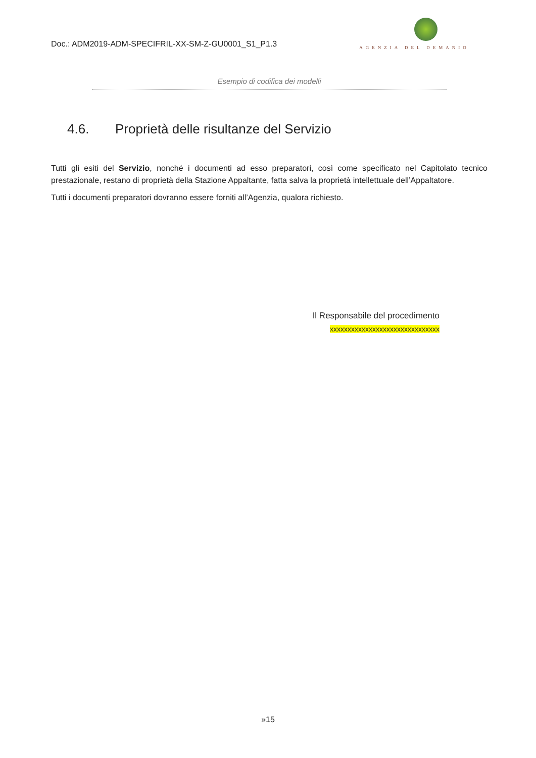Doc.: ADM2019-ADM-SPECIFRIL-XX-SM-Z-GU0001_S1_P1.3
AGENZIA DEL DEMANIO
Esempio di codifica dei modelli
4.6. Proprietà delle risultanze del Servizio
Tutti gli esiti del Servizio, nonché i documenti ad esso preparatori, così come specificato nel Capitolato tecnico prestazionale, restano di proprietà della Stazione Appaltante, fatta salva la proprietà intellettuale dell’Appaltatore.
Tutti i documenti preparatori dovranno essere forniti all’Agenzia, qualora richiesto.
Il Responsabile del procedimento
xxxxxxxxxxxxxxxxxxxxxxxxxxxxxxx
»15